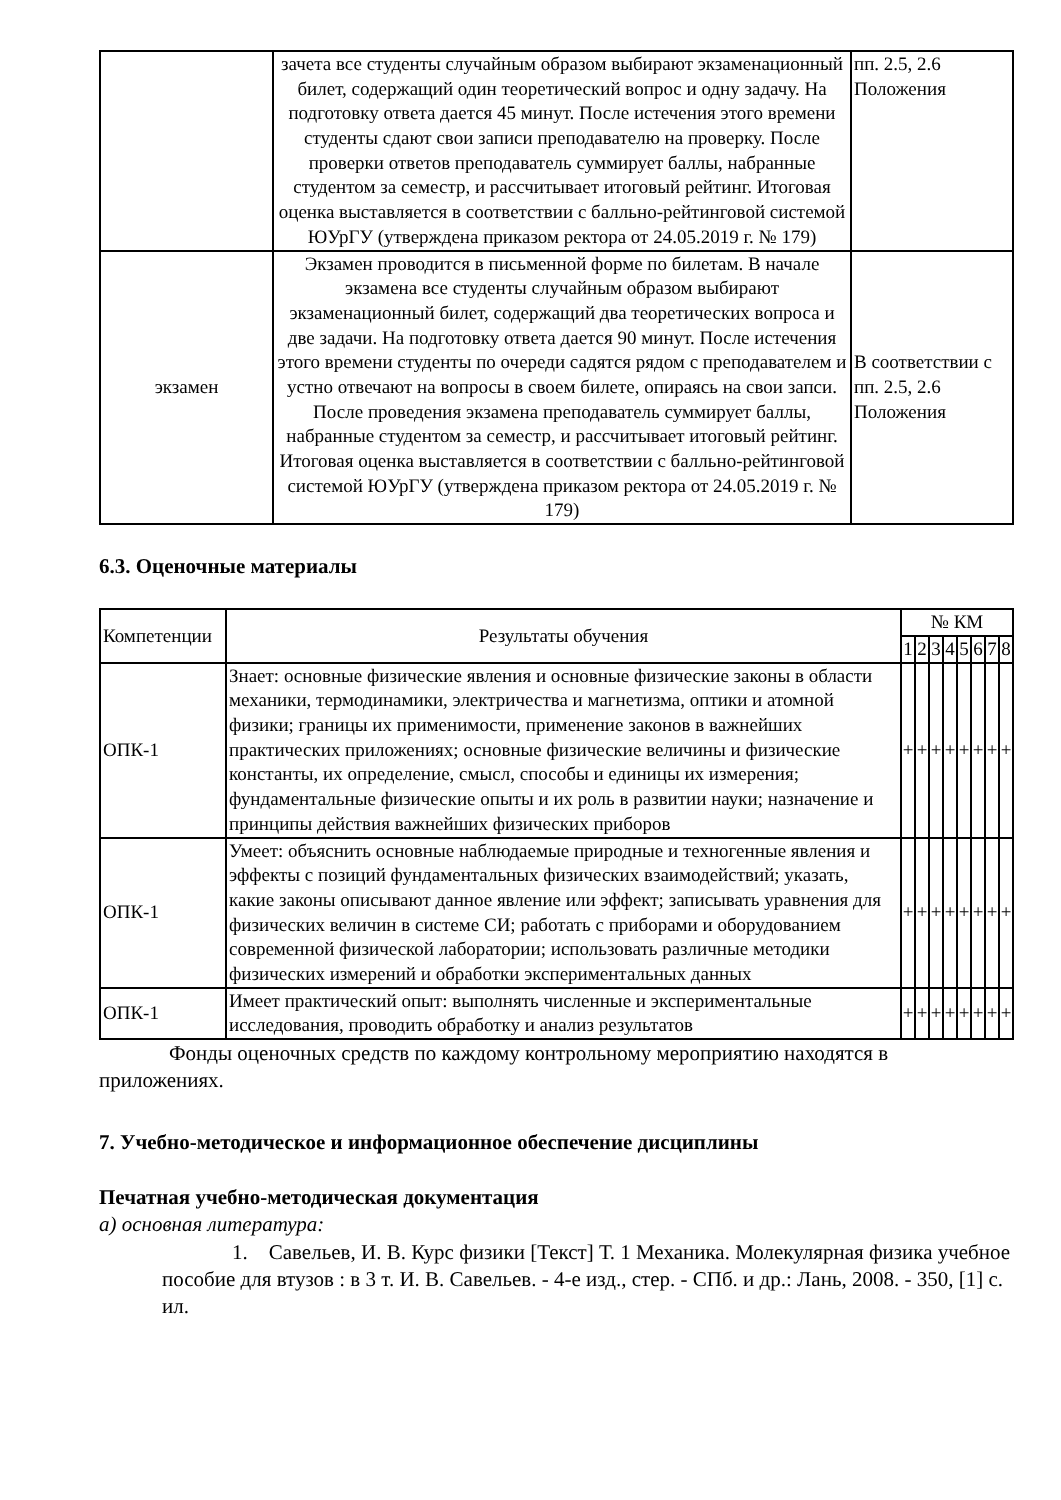| | зачета все студенты случайным образом выбирают экзаменационный билет, содержащий один теоретический вопрос и одну задачу. На подготовку ответа дается 45 минут. После истечения этого времени студенты сдают свои записи преподавателю на проверку. После проверки ответов преподаватель суммирует баллы, набранные студентом за семестр, и рассчитывает итоговый рейтинг. Итоговая оценка выставляется в соответствии с балльно-рейтинговой системой ЮУрГУ (утверждена приказом ректора от 24.05.2019 г. № 179) | пп. 2.5, 2.6 Положения |
| экзамен | Экзамен проводится в письменной форме по билетам. В начале экзамена все студенты случайным образом выбирают экзаменационный билет, содержащий два теоретических вопроса и две задачи. На подготовку ответа дается 90 минут. После истечения этого времени студенты по очереди садятся рядом с преподавателем и устно отвечают на вопросы в своем билете, опираясь на свои запси. После проведения экзамена преподаватель суммирует баллы, набранные студентом за семестр, и рассчитывает итоговый рейтинг. Итоговая оценка выставляется в соответствии с балльно-рейтинговой системой ЮУрГУ (утверждена приказом ректора от 24.05.2019 г. № 179) | В соответствии с пп. 2.5, 2.6 Положения |
6.3. Оценочные материалы
| Компетенции | Результаты обучения | № КМ | | | | | | | |
| --- | --- | --- | --- | --- | --- | --- | --- | --- | --- |
| | | 1 | 2 | 3 | 4 | 5 | 6 | 7 | 8 |
| ОПК-1 | Знает: основные физические явления и основные физические законы в области механики, термодинамики, электричества и магнетизма, оптики и атомной физики; границы их применимости, применение законов в важнейших практических приложениях; основные физические величины и физические константы, их определение, смысл, способы и единицы их измерения; фундаментальные физические опыты и их роль в развитии науки; назначение и принципы действия важнейших физических приборов | + | + | + | + | + | + | + | + |
| ОПК-1 | Умеет: объяснить основные наблюдаемые природные и техногенные явления и эффекты с позиций фундаментальных физических взаимодействий; указать, какие законы описывают данное явление или эффект; записывать уравнения для физических величин в системе СИ; работать с приборами и оборудованием современной физической лаборатории; использовать различные методики физических измерений и обработки экспериментальных данных | + | + | + | + | + | + | + | + |
| ОПК-1 | Имеет практический опыт: выполнять численные и экспериментальные исследования, проводить обработку и анализ результатов | + | + | + | + | + | + | + | + |
Фонды оценочных средств по каждому контрольному мероприятию находятся в приложениях.
7. Учебно-методическое и информационное обеспечение дисциплины
Печатная учебно-методическая документация
а) основная литература:
1. Савельев, И. В. Курс физики [Текст] Т. 1 Механика. Молекулярная физика учебное пособие для втузов : в 3 т. И. В. Савельев. - 4-е изд., стер. - СПб. и др.: Лань, 2008. - 350, [1] с. ил.